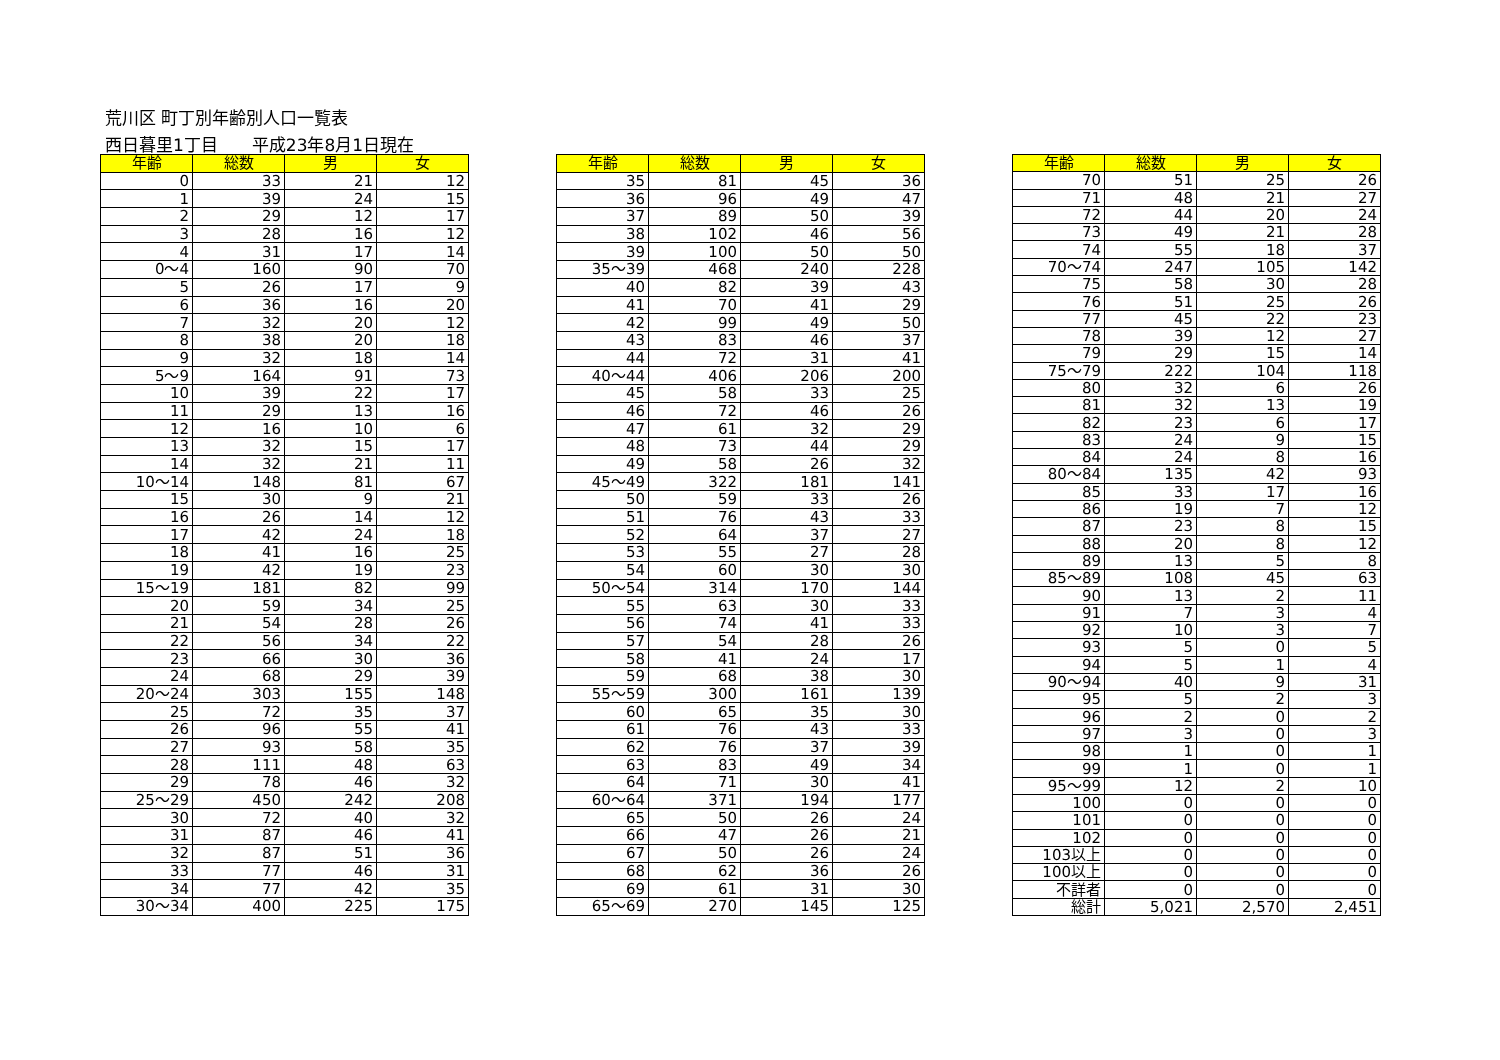荒川区 町丁別年齢別人口一覧表
西日暮里1丁目　　平成23年8月1日現在
| 年齢 | 総数 | 男 | 女 |
| --- | --- | --- | --- |
| 0 | 33 | 21 | 12 |
| 1 | 39 | 24 | 15 |
| 2 | 29 | 12 | 17 |
| 3 | 28 | 16 | 12 |
| 4 | 31 | 17 | 14 |
| 0～4 | 160 | 90 | 70 |
| 5 | 26 | 17 | 9 |
| 6 | 36 | 16 | 20 |
| 7 | 32 | 20 | 12 |
| 8 | 38 | 20 | 18 |
| 9 | 32 | 18 | 14 |
| 5～9 | 164 | 91 | 73 |
| 10 | 39 | 22 | 17 |
| 11 | 29 | 13 | 16 |
| 12 | 16 | 10 | 6 |
| 13 | 32 | 15 | 17 |
| 14 | 32 | 21 | 11 |
| 10～14 | 148 | 81 | 67 |
| 15 | 30 | 9 | 21 |
| 16 | 26 | 14 | 12 |
| 17 | 42 | 24 | 18 |
| 18 | 41 | 16 | 25 |
| 19 | 42 | 19 | 23 |
| 15～19 | 181 | 82 | 99 |
| 20 | 59 | 34 | 25 |
| 21 | 54 | 28 | 26 |
| 22 | 56 | 34 | 22 |
| 23 | 66 | 30 | 36 |
| 24 | 68 | 29 | 39 |
| 20～24 | 303 | 155 | 148 |
| 25 | 72 | 35 | 37 |
| 26 | 96 | 55 | 41 |
| 27 | 93 | 58 | 35 |
| 28 | 111 | 48 | 63 |
| 29 | 78 | 46 | 32 |
| 25～29 | 450 | 242 | 208 |
| 30 | 72 | 40 | 32 |
| 31 | 87 | 46 | 41 |
| 32 | 87 | 51 | 36 |
| 33 | 77 | 46 | 31 |
| 34 | 77 | 42 | 35 |
| 30～34 | 400 | 225 | 175 |
| 年齢 | 総数 | 男 | 女 |
| --- | --- | --- | --- |
| 35 | 81 | 45 | 36 |
| 36 | 96 | 49 | 47 |
| 37 | 89 | 50 | 39 |
| 38 | 102 | 46 | 56 |
| 39 | 100 | 50 | 50 |
| 35～39 | 468 | 240 | 228 |
| 40 | 82 | 39 | 43 |
| 41 | 70 | 41 | 29 |
| 42 | 99 | 49 | 50 |
| 43 | 83 | 46 | 37 |
| 44 | 72 | 31 | 41 |
| 40～44 | 406 | 206 | 200 |
| 45 | 58 | 33 | 25 |
| 46 | 72 | 46 | 26 |
| 47 | 61 | 32 | 29 |
| 48 | 73 | 44 | 29 |
| 49 | 58 | 26 | 32 |
| 45～49 | 322 | 181 | 141 |
| 50 | 59 | 33 | 26 |
| 51 | 76 | 43 | 33 |
| 52 | 64 | 37 | 27 |
| 53 | 55 | 27 | 28 |
| 54 | 60 | 30 | 30 |
| 50～54 | 314 | 170 | 144 |
| 55 | 63 | 30 | 33 |
| 56 | 74 | 41 | 33 |
| 57 | 54 | 28 | 26 |
| 58 | 41 | 24 | 17 |
| 59 | 68 | 38 | 30 |
| 55～59 | 300 | 161 | 139 |
| 60 | 65 | 35 | 30 |
| 61 | 76 | 43 | 33 |
| 62 | 76 | 37 | 39 |
| 63 | 83 | 49 | 34 |
| 64 | 71 | 30 | 41 |
| 60～64 | 371 | 194 | 177 |
| 65 | 50 | 26 | 24 |
| 66 | 47 | 26 | 21 |
| 67 | 50 | 26 | 24 |
| 68 | 62 | 36 | 26 |
| 69 | 61 | 31 | 30 |
| 65～69 | 270 | 145 | 125 |
| 年齢 | 総数 | 男 | 女 |
| --- | --- | --- | --- |
| 70 | 51 | 25 | 26 |
| 71 | 48 | 21 | 27 |
| 72 | 44 | 20 | 24 |
| 73 | 49 | 21 | 28 |
| 74 | 55 | 18 | 37 |
| 70～74 | 247 | 105 | 142 |
| 75 | 58 | 30 | 28 |
| 76 | 51 | 25 | 26 |
| 77 | 45 | 22 | 23 |
| 78 | 39 | 12 | 27 |
| 79 | 29 | 15 | 14 |
| 75～79 | 222 | 104 | 118 |
| 80 | 32 | 6 | 26 |
| 81 | 32 | 13 | 19 |
| 82 | 23 | 6 | 17 |
| 83 | 24 | 9 | 15 |
| 84 | 24 | 8 | 16 |
| 80～84 | 135 | 42 | 93 |
| 85 | 33 | 17 | 16 |
| 86 | 19 | 7 | 12 |
| 87 | 23 | 8 | 15 |
| 88 | 20 | 8 | 12 |
| 89 | 13 | 5 | 8 |
| 85～89 | 108 | 45 | 63 |
| 90 | 13 | 2 | 11 |
| 91 | 7 | 3 | 4 |
| 92 | 10 | 3 | 7 |
| 93 | 5 | 0 | 5 |
| 94 | 5 | 1 | 4 |
| 90～94 | 40 | 9 | 31 |
| 95 | 5 | 2 | 3 |
| 96 | 2 | 0 | 2 |
| 97 | 3 | 0 | 3 |
| 98 | 1 | 0 | 1 |
| 99 | 1 | 0 | 1 |
| 95～99 | 12 | 2 | 10 |
| 100 | 0 | 0 | 0 |
| 101 | 0 | 0 | 0 |
| 102 | 0 | 0 | 0 |
| 103以上 | 0 | 0 | 0 |
| 100以上 | 0 | 0 | 0 |
| 不詳者 | 0 | 0 | 0 |
| 総計 | 5,021 | 2,570 | 2,451 |